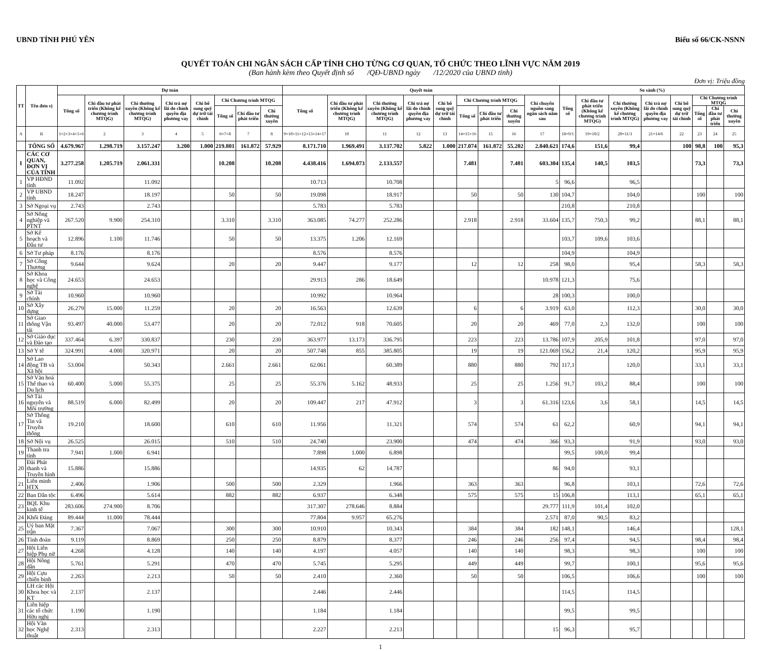UBND TỈNH PHÚ YÊN Biểu số 66/CK-NSNN
QUYẾT TOÁN CHI NGÂN SÁCH CẤP TỈNH CHO TỪNG CƠ QUAN, TỔ CHỨC THEO LĨNH VỰC NĂM 2019
(Ban hành kèm theo Quyết định số /QĐ-UBND ngày /12/2020 của UBND tỉnh)
Đơn vị: Triệu đồng
| TT | Tên đơn vị | Dự toán | | | | | | | | Quyết toán | | | | | | | | | So sánh (%) | | | | | | | |
| --- | --- | --- | --- | --- | --- | --- | --- | --- | --- | --- | --- | --- | --- | --- | --- | --- | --- | --- | --- | --- | --- | --- | --- | --- | --- | --- |
| | | Tổng số | Chi đầu tư phát triển (Không kể chương trình MTQG) | Chi thường xuyên (Không kể chương trình MTQG) | Chi trả nợ lãi do chính quyền địa phương vay | Chi bổ sung quỹ dự trữ tài chính | Chi Chương trình MTQG | | | Tổng số | Chi đầu tư phát triển (Không kể chương trình MTQG) | Chi thường xuyên (Không kể chương trình MTQG) | Chi trả nợ lãi do chính quyền địa phương vay | Chi bổ sung quỹ dự trữ tài chính | Chi Chương trình MTQG | | | Chi chuyển nguồn sang ngân sách năm sau | Tổng số | Chi đầu tư phát triển (Không kể chương trình MTQG) | Chi thường xuyên (Không kể chương trình MTQG) | Chi trả nợ lãi do chính quyền địa phương vay | Chi bổ sung quỹ dự trữ tài chính | Chi Chương trình MTQG | | |
| | | | | | | | Tổng số | Chi đầu tư phát triển | Chi thường xuyên | | | | | | Tổng số | Chi đầu tư phát triển | Chi thường xuyên | | | | | | | Tổng số | Chi đầu tư phát triển | Chi thường xuyên |
| A | B | 1=2+3+4+5+6 | 2 | 3 | 4 | 5 | 6=7+8 | 7 | 8 | 9=10+11+12+13+14+17 | 10 | 11 | 12 | 13 | 14=15+16 | 15 | 16 | 17 | 18=9/1 | 19=10/2 | 20=11/3 | 21=14/6 | 22 | 23 | 24 | 25 |
| | TỔNG SỐ | 4.679.967 | 1.298.719 | 3.157.247 | 3.200 | 1.000 | 219.801 | 161.872 | 57.929 | 8.171.710 | 1.969.491 | 3.137.702 | 5.822 | 1.000 | 217.074 | 161.872 | 55.202 | 2.840.621 | 174,6 | 151,6 | 99,4 | | 100 | 98,8 | 100 | 95,3 |
| I | CÁC CƠ QUAN, ĐƠN VỊ CỦA TỈNH | 3.277.258 | 1.205.719 | 2.061.331 | | | 10.208 | | 10.208 | 4.438.416 | 1.694.073 | 2.133.557 | | | 7.481 | | 7.481 | 603.304 | 135,4 | 140,5 | 103,5 | | | 73,3 | | 73,3 |
| 1 | VP HĐND tỉnh | 11.092 | | 11.092 | | | | | | 10.713 | | 10.708 | | | | | | 5 | 96,6 | | 96,5 | | | | | |
| 2 | VP UBND tỉnh | 18.247 | | 18.197 | | | 50 | | 50 | 19.098 | | 18.917 | | | 50 | | 50 | 130 | 104,7 | | 104,0 | | | 100 | | 100 |
| 3 | Sở Ngoại vụ | 2.743 | | 2.743 | | | | | | 5.783 | | 5.783 | | | | | | | 210,8 | | 210,8 | | | | | |
| 4 | Sở Nông nghiệp và PTNT | 267.520 | 9.900 | 254.310 | | | 3.310 | | 3.310 | 363.085 | 74.277 | 252.286 | | | 2.918 | | 2.918 | 33.604 | 135,7 | 750,3 | 99,2 | | | 88,1 | | 88,1 |
| 5 | Sở Kế hoạch và Đầu tư | 12.896 | 1.100 | 11.746 | | | 50 | | 50 | 13.375 | 1.206 | 12.169 | | | | | | | 103,7 | 109,6 | 103,6 | | | | | |
| 6 | Sở Tư pháp | 8.176 | | 8.176 | | | | | | 8.576 | | 8.576 | | | | | | | 104,9 | | 104,9 | | | | | |
| 7 | Sở Công Thương | 9.644 | | 9.624 | | | 20 | | 20 | 9.447 | | 9.177 | | | 12 | | 12 | 258 | 98,0 | | 95,4 | | | 58,3 | | 58,3 |
| 8 | Sở Khoa học và Công nghệ | 24.653 | | 24.653 | | | | | | 29.913 | 286 | 18.649 | | | | | | 10.978 | 121,3 | | 75,6 | | | | | |
| 9 | Sở Tài chính | 10.960 | | 10.960 | | | | | | 10.992 | | 10.964 | | | | | | 28 | 100,3 | | 100,0 | | | | | |
| 10 | Sở Xây dựng | 26.279 | 15.000 | 11.259 | | | 20 | | 20 | 16.563 | | 12.639 | | | 6 | | 6 | 3.919 | 63,0 | | 112,3 | | | 30,0 | | 30,0 |
| 11 | Sở Giao thông Vận tải | 93.497 | 40.000 | 53.477 | | | 20 | | 20 | 72.012 | 918 | 70.605 | | | 20 | | 20 | 469 | 77,0 | 2,3 | 132,0 | | | 100 | | 100 |
| 12 | Sở Giáo dục và Đào tạo | 337.464 | 6.397 | 330.837 | | | 230 | | 230 | 363.977 | 13.173 | 336.795 | | | 223 | | 223 | 13.786 | 107,9 | 205,9 | 101,8 | | | 97,0 | | 97,0 |
| 13 | Sở Y tế | 324.991 | 4.000 | 320.971 | | | 20 | | 20 | 507.748 | 855 | 385.805 | | | 19 | | 19 | 121.069 | 156,2 | 21,4 | 120,2 | | | 95,9 | | 95,9 |
| 14 | Sở Lao động TB và Xã hội | 53.004 | | 50.343 | | | 2.661 | | 2.661 | 62.061 | | 60.389 | | | 880 | | 880 | 792 | 117,1 | | 120,0 | | | 33,1 | | 33,1 |
| 15 | Sở Văn hoá Thể thao và Du lịch | 60.400 | 5.000 | 55.375 | | | 25 | | 25 | 55.376 | 5.162 | 48.933 | | | 25 | | 25 | 1.256 | 91,7 | 103,2 | 88,4 | | | 100 | | 100 |
| 16 | Sở Tài nguyên và Môi trường | 88.519 | 6.000 | 82.499 | | | 20 | | 20 | 109.447 | 217 | 47.912 | | | 3 | | 3 | 61.316 | 123,6 | 3,6 | 58,1 | | | 14,5 | | 14,5 |
| 17 | Sở Thông Tin và Truyền thông | 19.210 | | 18.600 | | | 610 | | 610 | 11.956 | | 11.321 | | | 574 | | 574 | 61 | 62,2 | | 60,9 | | | 94,1 | | 94,1 |
| 18 | Sở Nội vụ | 26.525 | | 26.015 | | | 510 | | 510 | 24.740 | | 23.900 | | | 474 | | 474 | 366 | 93,3 | | 91,9 | | | 93,0 | | 93,0 |
| 19 | Thanh tra tỉnh | 7.941 | 1.000 | 6.941 | | | | | | 7.898 | 1.000 | 6.898 | | | | | | | 99,5 | 100,0 | 99,4 | | | | | |
| 20 | Đài Phát thanh và Truyền hình | 15.886 | | 15.886 | | | | | | 14.935 | 62 | 14.787 | | | | | | 86 | 94,0 | | 93,1 | | | | | |
| 21 | Liên minh HTX | 2.406 | | 1.906 | | | 500 | | 500 | 2.329 | | 1.966 | | | 363 | | 363 | | 96,8 | | 103,1 | | | 72,6 | | 72,6 |
| 22 | Ban Dân tộc | 6.496 | | 5.614 | | | 882 | | 882 | 6.937 | | 6.348 | | | 575 | | 575 | 15 | 106,8 | | 113,1 | | | 65,1 | | 65,1 |
| 23 | BQL Khu kinh tế | 283.606 | 274.900 | 8.706 | | | | | | 317.307 | 278.646 | 8.884 | | | | | | 29.777 | 111,9 | 101,4 | 102,0 | | | | | |
| 24 | Khối Đảng | 89.444 | 11.000 | 78.444 | | | | | | 77.804 | 9.957 | 65.276 | | | | | | 2.571 | 87,0 | 90,5 | 83,2 | | | | | |
| 25 | Uỷ ban Mặt trận | 7.367 | | 7.067 | | | 300 | | 300 | 10.910 | | 10.343 | | | 384 | | 384 | 182 | 148,1 | | 146,4 | | | | | 128,1 |
| 26 | Tỉnh đoàn | 9.119 | | 8.869 | | | 250 | | 250 | 8.879 | | 8.377 | | | 246 | | 246 | 256 | 97,4 | | 94,5 | | | 98,4 | | 98,4 |
| 27 | Hội Liên hiệp Phụ nữ | 4.268 | | 4.128 | | | 140 | | 140 | 4.197 | | 4.057 | | | 140 | | 140 | | 98,3 | | 98,3 | | | 100 | | 100 |
| 28 | Hội Nông dân | 5.761 | | 5.291 | | | 470 | | 470 | 5.745 | | 5.295 | | | 449 | | 449 | | 99,7 | | 100,1 | | | 95,6 | | 95,6 |
| 29 | Hội Cựu chiến binh | 2.263 | | 2.213 | | | 50 | | 50 | 2.410 | | 2.360 | | | 50 | | 50 | | 106,5 | | 106,6 | | | 100 | | 100 |
| 30 | LH các Hội Khoa học và KT | 2.137 | | 2.137 | | | | | | 2.446 | | 2.446 | | | | | | | 114,5 | | 114,5 | | | | | |
| 31 | Liên hiệp các tổ chức Hữu nghị | 1.190 | | 1.190 | | | | | | 1.184 | | 1.184 | | | | | | | 99,5 | | 99,5 | | | | | |
| 32 | Hội Văn học Nghệ thuật | 2.313 | | 2.313 | | | | | | 2.227 | | 2.213 | | | | | | 15 | 96,3 | | 95,7 | | | | | |
1